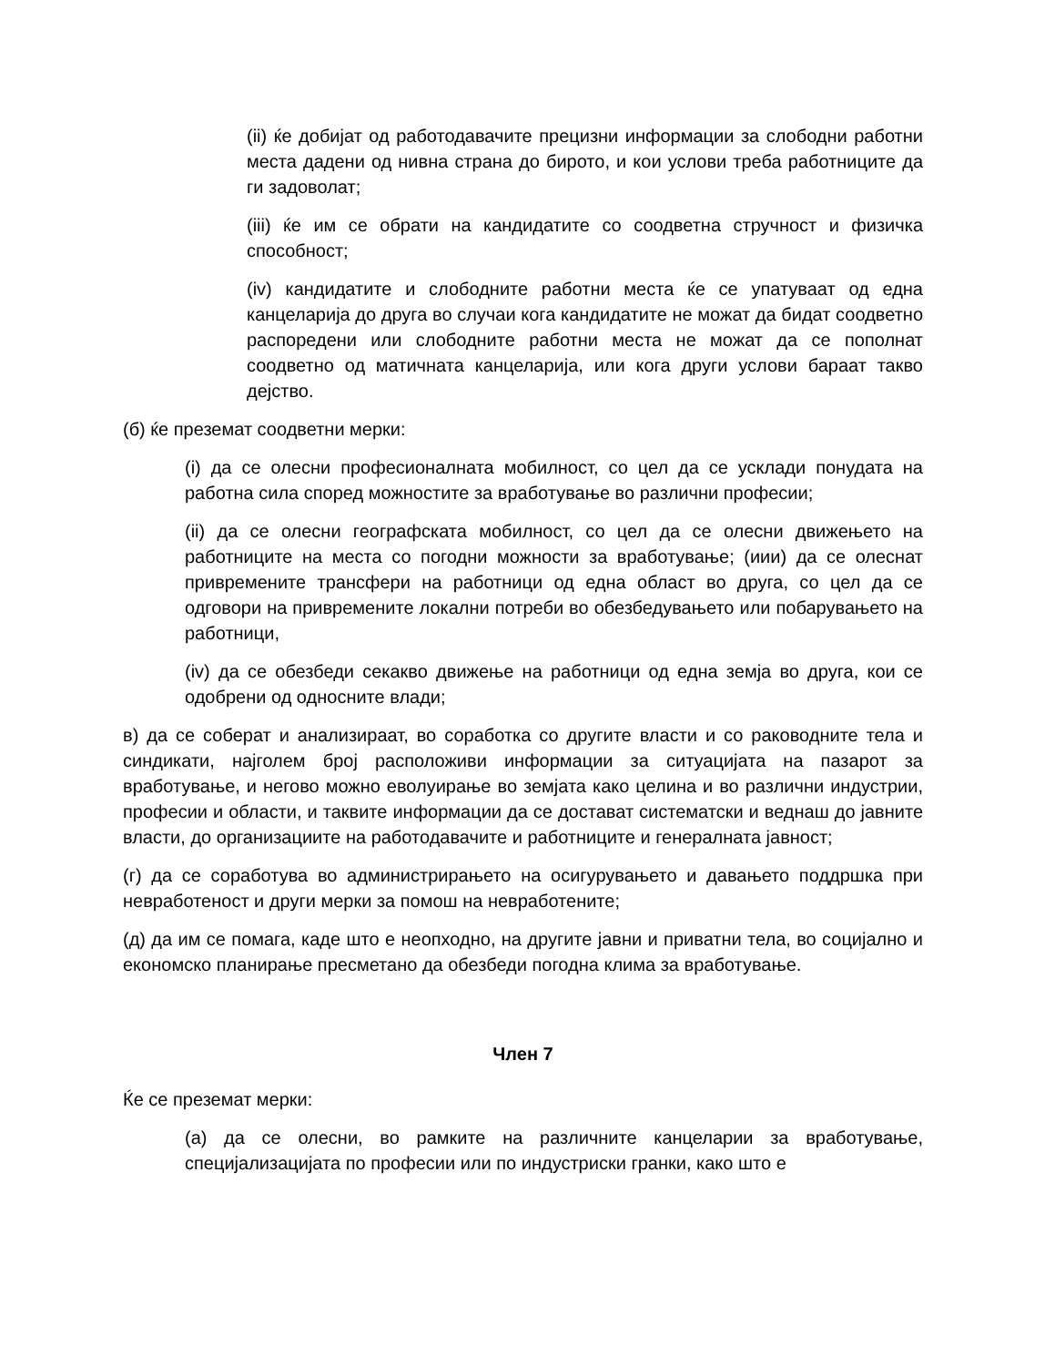(ii) ќе добијат од работодавачите прецизни информации за слободни работни места дадени од нивна страна до бирото, и кои услови треба работниците да ги задоволат;
(iii) ќе им се обрати на кандидатите со соодветна стручност и физичка способност;
(iv) кандидатите и слободните работни места ќе се упатуваат од една канцеларија до друга во случаи кога кандидатите не можат да бидат соодветно распоредени или слободните работни места не можат да се пополнат соодветно од матичната канцеларија, или кога други услови бараат такво дејство.
(б) ќе преземат соодветни мерки:
(i) да се олесни професионалната мобилност, со цел да се усклади понудата на работна сила според можностите за вработување во различни професии;
(ii) да се олесни географската мобилност, со цел да се олесни движењето на работниците на места со погодни можности за вработување; (иии) да се олеснат привремените трансфери на работници од една област во друга, со цел да се одговори на привремените локални потреби во обезбедувањето или побарувањето на работници,
(iv) да се обезбеди секакво движење на работници од една земја во друга, кои се одобрени од односните влади;
в) да се соберат и анализираат, во соработка со другите власти и со раководните тела и синдикати, најголем број расположиви информации за ситуацијата на пазарот за вработување, и негово можно еволуирање во земјата како целина и во различни индустрии, професии и области, и таквите информации да се достават систематски и веднаш до јавните власти, до организациите на работодавачите и работниците и генералната јавност;
(г) да се соработува во администрирањето на осигурувањето и давањето поддршка при невработеност и други мерки за помош на невработените;
(д) да им се помага, каде што е неопходно, на другите јавни и приватни тела, во социјално и економско планирање пресметано да обезбеди погодна клима за вработување.
Член 7
Ќе се преземат мерки:
(а) да се олесни, во рамките на различните канцеларии за вработување, специјализацијата по професии или по индустриски гранки, како што е